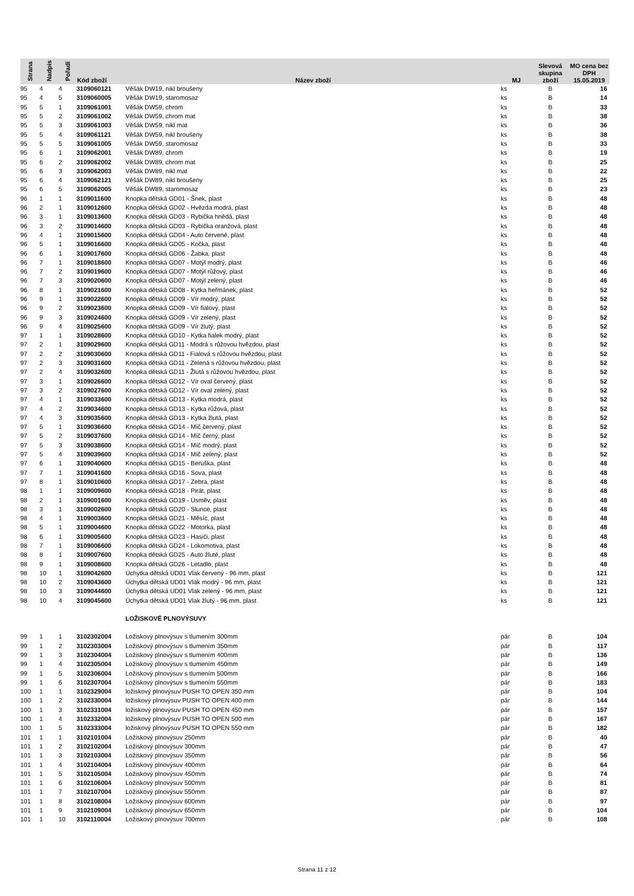| Strana | Nadpis | Pořadí | Kód zboží | Název zboží | MJ | Slevová skupina zboží | MO cena bez DPH 15.05.2019 |
| --- | --- | --- | --- | --- | --- | --- | --- |
| 95 | 4 | 4 | 3109060121 | Věšák DW19, nikl broušeny | ks | B | 16 |
| 95 | 4 | 5 | 3109060005 | Věšák DW19, staromosaz | ks | B | 14 |
| 95 | 5 | 1 | 3109061001 | Věšák DW59, chrom | ks | B | 33 |
| 95 | 5 | 2 | 3109061002 | Věšák DW59, chrom mat | ks | B | 38 |
| 95 | 5 | 3 | 3109061003 | Věšák DW59, nikl mat | ks | B | 36 |
| 95 | 5 | 4 | 3109061121 | Věšák DW59, nikl broušeny | ks | B | 38 |
| 95 | 5 | 5 | 3109061005 | Věšák DW59, staromosaz | ks | B | 33 |
| 95 | 6 | 1 | 3109062001 | Věšák DW89, chrom | ks | B | 19 |
| 95 | 6 | 2 | 3109062002 | Věšák DW89, chrom mat | ks | B | 25 |
| 95 | 6 | 3 | 3109062003 | Věšák DW89, nikl mat | ks | B | 22 |
| 95 | 6 | 4 | 3109062121 | Věšák DW89, nikl broušeny | ks | B | 25 |
| 95 | 6 | 5 | 3109062005 | Věšák DW89, staromosaz | ks | B | 23 |
| 96 | 1 | 1 | 3109011600 | Knopka dětská GD01 - Šnek, plast | ks | B | 48 |
| 96 | 2 | 1 | 3109012600 | Knopka dětská GD02 - Hvězda modrá, plast | ks | B | 48 |
| 96 | 3 | 1 | 3109013600 | Knopka dětská GD03 - Rybička hnědá, plast | ks | B | 48 |
| 96 | 3 | 2 | 3109014600 | Knopka dětská GD03 - Rybička oranžová, plast | ks | B | 48 |
| 96 | 4 | 1 | 3109015600 | Knopka dětská GD04 - Auto červené, plast | ks | B | 48 |
| 96 | 5 | 1 | 3109016600 | Knopka dětská GD05 - Kočka, plast | ks | B | 48 |
| 96 | 6 | 1 | 3109017600 | Knopka dětská GD06 - Žabka, plast | ks | B | 48 |
| 96 | 7 | 1 | 3109018600 | Knopka dětská GD07 - Motýl modrý, plast | ks | B | 46 |
| 96 | 7 | 2 | 3109019600 | Knopka dětská GD07 - Motýl růžový, plast | ks | B | 46 |
| 96 | 7 | 3 | 3109020600 | Knopka dětská GD07 - Motýl zelený, plast | ks | B | 46 |
| 96 | 8 | 1 | 3109021600 | Knopka dětská GD08 - Kytka heřmánek, plast | ks | B | 52 |
| 96 | 9 | 1 | 3109022600 | Knopka dětská GD09 - Vír modrý, plast | ks | B | 52 |
| 96 | 9 | 2 | 3109023600 | Knopka dětská GD09 - Vír fialový, plast | ks | B | 52 |
| 96 | 9 | 3 | 3109024600 | Knopka dětská GD09 - Vír zelený, plast | ks | B | 52 |
| 96 | 9 | 4 | 3109025600 | Knopka dětská GD09 - Vír žlutý, plast | ks | B | 52 |
| 97 | 1 | 1 | 3109028600 | Knopka dětská GD10 - Kytka fialek modrý, plast | ks | B | 52 |
| 97 | 2 | 1 | 3109029600 | Knopka dětská GD11 - Modrá s růžovou hvězdou, plast | ks | B | 52 |
| 97 | 2 | 2 | 3109030600 | Knopka dětská GD11 - Fialová s růžovou hvězdou, plast | ks | B | 52 |
| 97 | 2 | 3 | 3109031600 | Knopka dětská GD11 - Zelená s růžovou hvězdou, plast | ks | B | 52 |
| 97 | 2 | 4 | 3109032600 | Knopka dětská GD11 - Žlutá s růžovou hvězdou, plast | ks | B | 52 |
| 97 | 3 | 1 | 3109026600 | Knopka dětská GD12 - Vír oval červený, plast | ks | B | 52 |
| 97 | 3 | 2 | 3109027600 | Knopka dětská GD12 - Vír oval zelený, plast | ks | B | 52 |
| 97 | 4 | 1 | 3109033600 | Knopka dětská GD13 - Kytka modrá, plast | ks | B | 52 |
| 97 | 4 | 2 | 3109034600 | Knopka dětská GD13 - Kytka růžová, plast | ks | B | 52 |
| 97 | 4 | 3 | 3109035600 | Knopka dětská GD13 - Kytka žlutá, plast | ks | B | 52 |
| 97 | 5 | 1 | 3109036600 | Knopka dětská GD14 - Míč červený, plast | ks | B | 52 |
| 97 | 5 | 2 | 3109037600 | Knopka dětská GD14 - Míč černý, plast | ks | B | 52 |
| 97 | 5 | 3 | 3109038600 | Knopka dětská GD14 - Míč modrý, plast | ks | B | 52 |
| 97 | 5 | 4 | 3109039600 | Knopka dětská GD14 - Míč zelený, plast | ks | B | 52 |
| 97 | 6 | 1 | 3109040600 | Knopka dětská GD15 - Beruška, plast | ks | B | 48 |
| 97 | 7 | 1 | 3109041600 | Knopka dětská GD16 - Sova, plast | ks | B | 48 |
| 97 | 8 | 1 | 3109010600 | Knopka dětská GD17 - Zebra, plast | ks | B | 48 |
| 98 | 1 | 1 | 3109009600 | Knopka dětská GD18 - Pirát, plast | ks | B | 48 |
| 98 | 2 | 1 | 3109001600 | Knopka dětská GD19 - Úsměv, plast | ks | B | 48 |
| 98 | 3 | 1 | 3109002600 | Knopka dětská GD20 - Slunce, plast | ks | B | 48 |
| 98 | 4 | 1 | 3109003600 | Knopka dětská GD21 - Měsíc, plast | ks | B | 48 |
| 98 | 5 | 1 | 3109004600 | Knopka dětská GD22 - Motorka, plast | ks | B | 48 |
| 98 | 6 | 1 | 3109005600 | Knopka dětská GD23 - Hasiči, plast | ks | B | 48 |
| 98 | 7 | 1 | 3109006600 | Knopka dětská GD24 - Lokomotiva, plast | ks | B | 48 |
| 98 | 8 | 1 | 3109007600 | Knopka dětská GD25 - Auto žluté, plast | ks | B | 48 |
| 98 | 9 | 1 | 3109008600 | Knopka dětská GD26 - Letadlo, plast | ks | B | 48 |
| 98 | 10 | 1 | 3109042600 | Úchytka dětská UD01 Vlak červený - 96 mm, plast | ks | B | 121 |
| 98 | 10 | 2 | 3109043600 | Úchytka dětská UD01 Vlak modrý - 96 mm, plast | ks | B | 121 |
| 98 | 10 | 3 | 3109044600 | Úchytka dětská UD01 Vlak zelený - 96 mm, plast | ks | B | 121 |
| 98 | 10 | 4 | 3109045600 | Úchytka dětská UD01 Vlak žlutý - 96 mm, plast | ks | B | 121 |
| | | | | LOŽISKOVÉ PLNOVÝSUVY | | | |
| 99 | 1 | 1 | 3102302004 | Ložiskový plnovýsuv s tlumením 300mm | pár | B | 104 |
| 99 | 1 | 2 | 3102303004 | Ložiskový plnovýsuv s tlumením 350mm | pár | B | 117 |
| 99 | 1 | 3 | 3102304004 | Ložiskový plnovýsuv s tlumením 400mm | pár | B | 136 |
| 99 | 1 | 4 | 3102305004 | Ložiskový plnovýsuv s tlumením 450mm | pár | B | 149 |
| 99 | 1 | 5 | 3102306004 | Ložiskový plnovýsuv s tlumením 500mm | pár | B | 166 |
| 99 | 1 | 6 | 3102307004 | Ložiskový plnovýsuv s tlumením 550mm | pár | B | 183 |
| 100 | 1 | 1 | 3102329004 | ložiskový plnovýsuv PUSH TO OPEN 350 mm | pár | B | 104 |
| 100 | 1 | 2 | 3102330004 | ložiskový plnovýsuv PUSH TO OPEN 400 mm | pár | B | 144 |
| 100 | 1 | 3 | 3102331004 | ložiskový plnovýsuv PUSH TO OPEN 450 mm | pár | B | 157 |
| 100 | 1 | 4 | 3102332004 | ložiskový plnovýsuv PUSH TO OPEN 500 mm | pár | B | 167 |
| 100 | 1 | 5 | 3102333004 | ložiskový plnovýsuv PUSH TO OPEN 550 mm | pár | B | 182 |
| 101 | 1 | 1 | 3102101004 | Ložiskový plnovýsuv 250mm | pár | B | 40 |
| 101 | 1 | 2 | 3102102004 | Ložiskový plnovýsuv 300mm | pár | B | 47 |
| 101 | 1 | 3 | 3102103004 | Ložiskový plnovýsuv 350mm | pár | B | 56 |
| 101 | 1 | 4 | 3102104004 | Ložiskový plnovýsuv 400mm | pár | B | 64 |
| 101 | 1 | 5 | 3102105004 | Ložiskový plnovýsuv 450mm | pár | B | 74 |
| 101 | 1 | 6 | 3102106004 | Ložiskový plnovýsuv 500mm | pár | B | 81 |
| 101 | 1 | 7 | 3102107004 | Ložiskový plnovýsuv 550mm | pár | B | 87 |
| 101 | 1 | 8 | 3102108004 | Ložiskový plnovýsuv 600mm | pár | B | 97 |
| 101 | 1 | 9 | 3102109004 | Ložiskový plnovýsuv 650mm | pár | B | 104 |
| 101 | 1 | 10 | 3102110004 | Ložiskový plnovýsuv 700mm | pár | B | 108 |
Strana 11 z 12